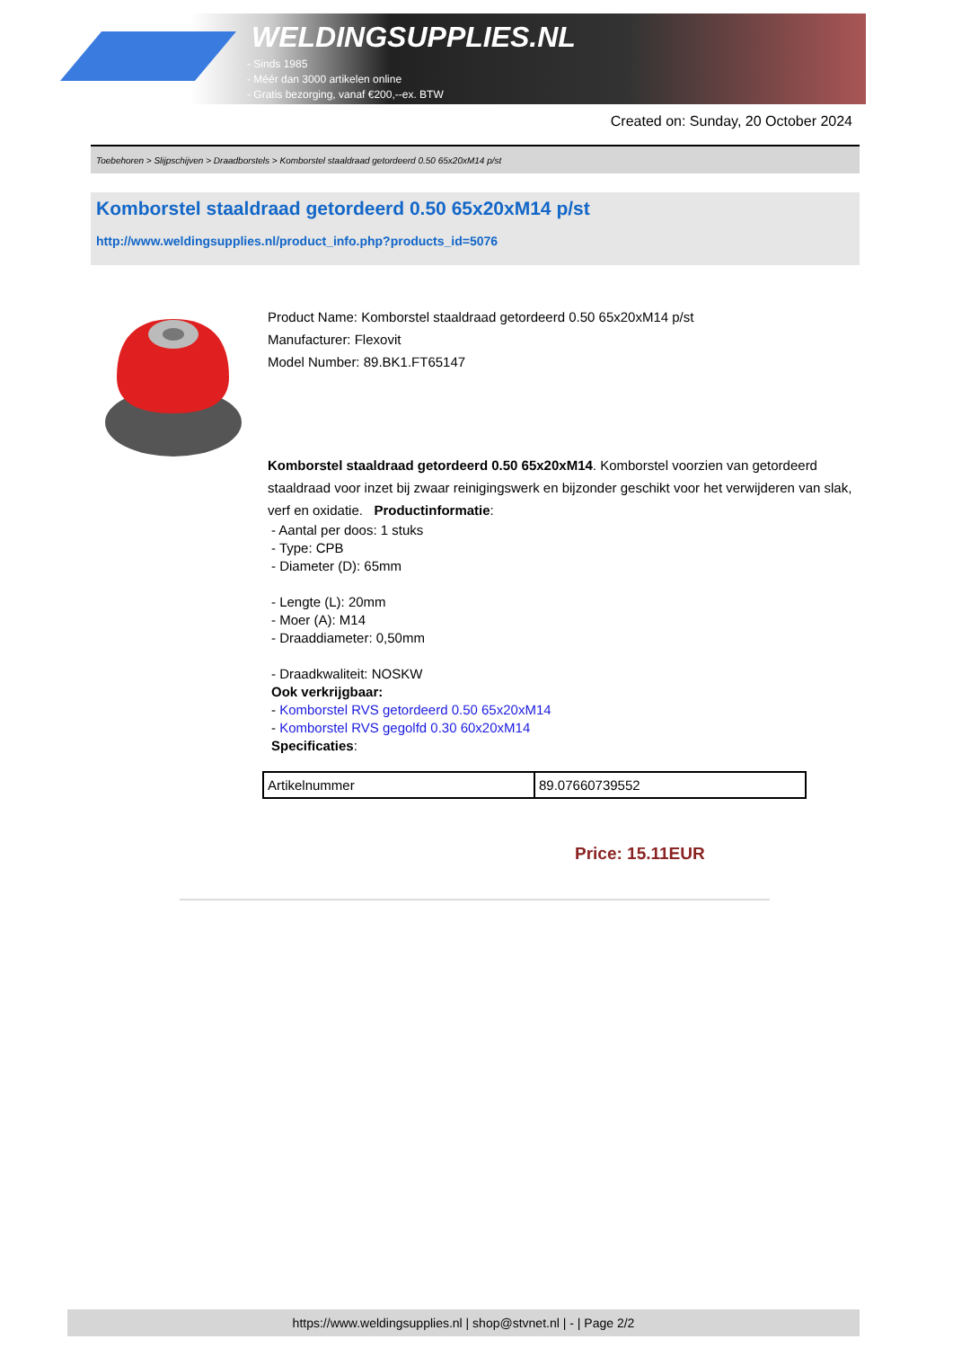WELDINGSUPPLIES.NL
- Sinds 1985
- Méér dan 3000 artikelen online
- Gratis bezorging, vanaf €200,--ex. BTW
Created on: Sunday, 20 October 2024
Toebehoren > Slijpschijven > Draadborstels > Komborstel staaldraad getordeerd 0.50 65x20xM14 p/st
Komborstel staaldraad getordeerd 0.50 65x20xM14 p/st
http://www.weldingsupplies.nl/product_info.php?products_id=5076
Product Name: Komborstel staaldraad getordeerd 0.50 65x20xM14 p/st
Manufacturer: Flexovit
Model Number: 89.BK1.FT65147
Komborstel staaldraad getordeerd 0.50 65x20xM14. Komborstel voorzien van getordeerd staaldraad voor inzet bij zwaar reinigingswerk en bijzonder geschikt voor het verwijderen van slak, verf en oxidatie. Productinformatie:
- Aantal per doos: 1 stuks
- Type: CPB
- Diameter (D): 65mm
- Lengte (L): 20mm
- Moer (A): M14
- Draaddiameter: 0,50mm
- Draadkwaliteit: NOSKW
Ook verkrijgbaar:
- Komborstel RVS getordeerd 0.50 65x20xM14
- Komborstel RVS gegolfd 0.30 60x20xM14
Specificaties:
| Artikelnummer | 89.07660739552 |
Price: 15.11EUR
https://www.weldingsupplies.nl | shop@stvnet.nl | - | Page 2/2